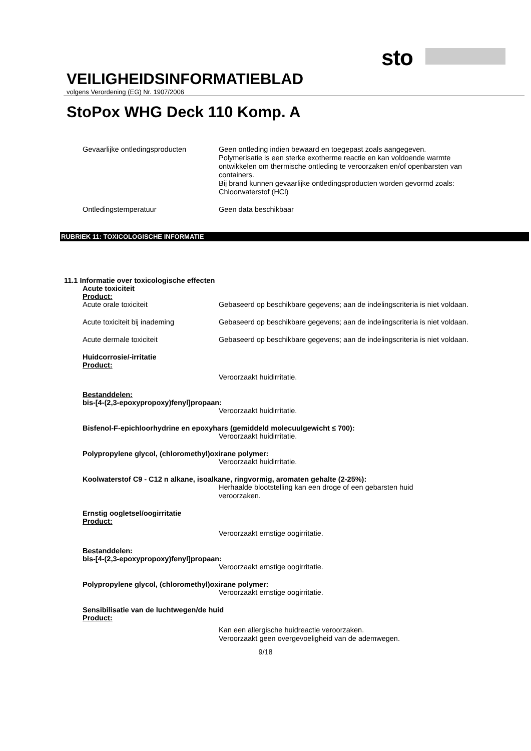sto
VEILIGHEIDSINFORMATIEBLAD
volgens Verordening (EG) Nr. 1907/2006
StoPox WHG Deck 110 Komp. A
Gevaarlijke ontledingsproducten
Geen ontleding indien bewaard en toegepast zoals aangegeven.
Polymerisatie is een sterke exotherme reactie en kan voldoende warmte ontwikkelen om thermische ontleding te veroorzaken en/of openbarsten van containers.
Bij brand kunnen gevaarlijke ontledingsproducten worden gevormd zoals:
Chloorwaterstof (HCl)
Ontledingstemperatuur
Geen data beschikbaar
RUBRIEK 11: TOXICOLOGISCHE INFORMATIE
11.1 Informatie over toxicologische effecten
Acute toxiciteit
Product:
Acute orale toxiciteit
Gebaseerd op beschikbare gegevens; aan de indelingscriteria is niet voldaan.
Acute toxiciteit bij inademing
Gebaseerd op beschikbare gegevens; aan de indelingscriteria is niet voldaan.
Acute dermale toxiciteit
Gebaseerd op beschikbare gegevens; aan de indelingscriteria is niet voldaan.
Huidcorrosie/-irritatie
Product:
Veroorzaakt huidirritatie.
Bestanddelen:
bis-[4-(2,3-epoxypropoxy)fenyl]propaan:
Veroorzaakt huidirritatie.
Bisfenol-F-epichloorhydrine en epoxyhars (gemiddeld molecuulgewicht ≤ 700):
Veroorzaakt huidirritatie.
Polypropylene glycol, (chloromethyl)oxirane polymer:
Veroorzaakt huidirritatie.
Koolwaterstof C9 - C12 n alkane, isoalkane, ringvormig, aromaten gehalte (2-25%):
Herhaalde blootstelling kan een droge of een gebarsten huid veroorzaken.
Ernstig oogletsel/oogirritatie
Product:
Veroorzaakt ernstige oogirritatie.
Bestanddelen:
bis-[4-(2,3-epoxypropoxy)fenyl]propaan:
Veroorzaakt ernstige oogirritatie.
Polypropylene glycol, (chloromethyl)oxirane polymer:
Veroorzaakt ernstige oogirritatie.
Sensibilisatie van de luchtwegen/de huid
Product:
Kan een allergische huidreactie veroorzaken.
Veroorzaakt geen overgevoeligheid van de ademwegen.
9/18